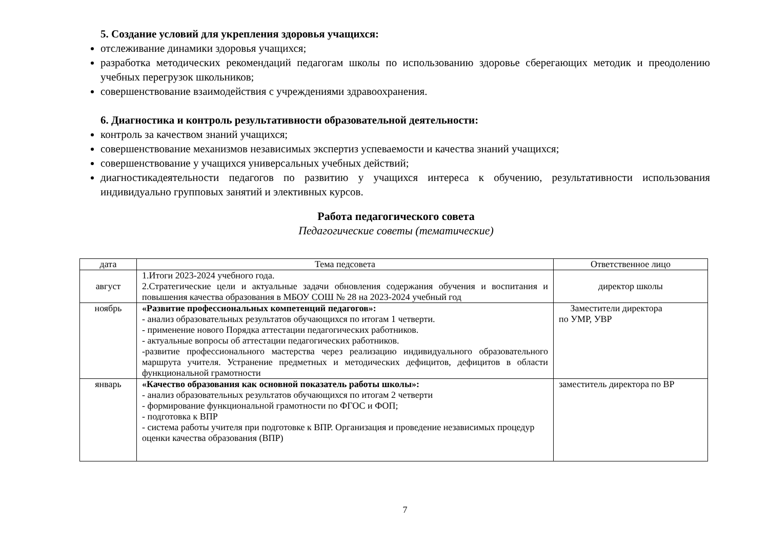5. Создание условий для укрепления здоровья учащихся:
отслеживание динамики здоровья учащихся;
разработка методических рекомендаций педагогам школы по использованию здоровье сберегающих методик и преодолению учебных перегрузок школьников;
совершенствование взаимодействия с учреждениями здравоохранения.
6. Диагностика и контроль результативности образовательной деятельности:
контроль за качеством знаний учащихся;
совершенствование механизмов независимых экспертиз успеваемости и качества знаний учащихся;
совершенствование у учащихся универсальных учебных действий;
диагностикадеятельности педагогов по развитию у учащихся интереса к обучению, результативности использования индивидуально групповых занятий и элективных курсов.
Работа педагогического совета
Педагогические советы (тематические)
| дата | Тема педсовета | Ответственное лицо |
| --- | --- | --- |
| август | 1.Итоги 2023-2024 учебного года. 2.Стратегические цели и актуальные задачи обновления содержания обучения и воспитания и повышения качества образования в МБОУ СОШ № 28 на 2023-2024 учебный год | директор школы |
| ноябрь | «Развитие профессиональных компетенций педагогов»: - анализ образовательных результатов обучающихся по итогам 1 четверти. - применение нового Порядка аттестации педагогических работников. - актуальные вопросы об аттестации педагогических работников. -развитие профессионального мастерства через реализацию индивидуального образовательного маршрута учителя. Устранение предметных и методических дефицитов, дефицитов в области функциональной грамотности | Заместители директора по УМР, УВР |
| январь | «Качество образования как основной показатель работы школы»: - анализ образовательных результатов обучающихся по итогам 2 четверти - формирование функциональной грамотности по ФГОС и ФОП; - подготовка к ВПР - система работы учителя при подготовке к ВПР. Организация и проведение независимых процедур оценки качества образования (ВПР) | заместитель директора по ВР |
7